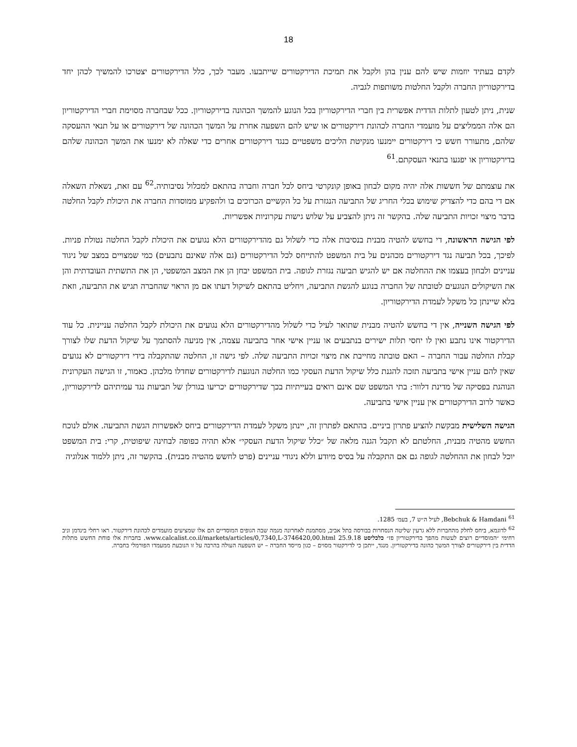18
לקדם בעתיד יוזמות שיש להם ענין בהן ולקבל את תמיכת הדירקטורים שייתבעו. מעבר לכך, כלל הדירקטורים יצטרכו להמשיך לכהן יחד בדירקטוריון החברה ולקבל החלטות משותפות לגביה.
שנית, ניתן לטעון לתלות הדדית אפשרית בין חברי הדירקטוריון בכל הנוגע להמשך הכהונה בדירקטוריון. ככל שבחברה מסוימת חברי הדירקטוריון הם אלה הממליצים על מועמדי החברה לכהונת דירקטורים או שיש להם השפעה אחרת על המשך הכהונה של דירקטורים או על תנאי ההעסקה שלהם, מתעורר חשש כי דירקטורים יימנעו מנקיטת הליכים משפטיים כנגד דירקטורים אחרים כדי שאלה לא ימנעו את המשך הכהונה שלהם בדירקטוריון או יפגעו בתנאי העסקתם.<sup>61</sup>
את עוצמתם של חששות אלה יהיה מקום לבחון באופן קונקרטי ביחס לכל חברה וחברה בהתאם למכלול נסיבותיה.<sup>62</sup> עם זאת, נשאלת השאלה אם די בהם כדי להצדיק שימוש בכלי החריג של התביעה הנגזרת על כל הקשיים הכרוכים בו ולהפקיע ממוסדות החברה את היכולת לקבל החלטה בדבר מיצוי זכויות התביעה שלה. בהקשר זה ניתן להצביע על שלוש גישות עקרוניות אפשריות.
לפי הגישה הראשונה, די בחשש להטיה מבנית בנסיבות אלה כדי לשלול גם מהדירקטורים הלא נגועים את היכולת לקבל החלטה נטולת פניות. לפיכך, בכל תביעה נגד דירקטורים מכהנים על בית המשפט להתייחס לכל הדירקטורים (גם אלה שאינם נתבעים) כמי שמצויים במצב של ניגוד עניינים ולבחון בעצמו את ההחלטה אם יש להגיש תביעה נגזרת לגופה. בית המשפט יבחן הן את המצב המשפטי, הן את התשתית העובדתית והן את השיקולים הנוגעים לטובתה של החברה בנוגע להגשת התביעה, ויחליט בהתאם לשיקול דעתו אם מן הראוי שהחברה תגיש את התביעה, וזאת בלא שיינתן כל משקל לעמדת הדירקטוריון.
לפי הגישה השנייה, אין די בחשש להטיה מבנית שתואר לעיל כדי לשלול מהדירקטורים הלא נגועים את היכולת לקבל החלטה עניינית. כל עוד הדירקטור אינו נתבע ואין לו יחסי תלות ישירים בנתבעים או עניין אישי אחר בתביעה עצמה, אין מניעה להסתמך על שיקול הדעת שלו לצורך קבלת החלטה עבור החברה – האם טובתה מחייבת את מיצוי זכויות התביעה שלה. לפי גישה זו, החלטה שהתקבלה בידי דירקטורים לא נגועים שאין להם עניין אישי בתביעה תזכה להגנת כלל שיקול הדעת העסקי כמו החלטה הנוגעת לדירקטורים שחדלו מלכהן. כאמור, זו הגישה העקרונית הנוהגת בפסיקה של מדינת דלוור: בתי המשפט שם אינם רואים בעייתיות בכך שדירקטורים יכריעו בגורלן של תביעות נגד עמיתיהם לדירקטוריון, כאשר לרוב הדירקטורים אין עניין אישי בתביעה.
הגישה השלישית מבקשת להציע פתרון ביניים. בהתאם לפתרון זה, יינתן משקל לעמדת הדירקטורים ביחס לאפשרות הגשת התביעה. אולם לנוכח החשש מהטיה מבנית, החלטתם לא תקבל הגנה מלאה של ״כלל שיקול הדעת העסקי״ אלא תהיה כפופה לבחינה שיפוטית, קרי: בית המשפט יוכל לבחון את ההחלטה לגופה גם אם התקבלה על בסיס מיודע וללא ניגודי עניינים (פרט לחשש מהטיה מבנית). בהקשר זה, ניתן ללמוד אנלוגיה
<sup>61</sup> Bebchuk & Hamdani, לעיל ה״ש 7, בעמ׳ 1285.
<sup>62</sup> לדוגמא, ביחס לחלק מהחברות ללא גרעין שליטה הנסחרות בבורסה בתל אביב, מסתמנת לאחרונה מגמה שבה הגופים המוסדיים הם אלו שמציעים מועמדים לכהונת דירקטור. ראו רחלי בינדמן וניב רחימי ״המוסדיים רוצים לעשות מהפך בדירקטוריון פז״ כלכליסט 25.9.18 www.calcalist.co.il/markets/articles/0,7340,L-3746420,00.html. בחברות אלו פוחת החשש מתלות הדדית בין דירקטורים לצורך המשך כהונה בדירקטוריון. מנגד, ייתכן כי לדירקטור מסוים – כגון מייסד החברה – יש השפעה העולה בהרבה על זו הנובעת ממעמדו הפורמלי בחברה.